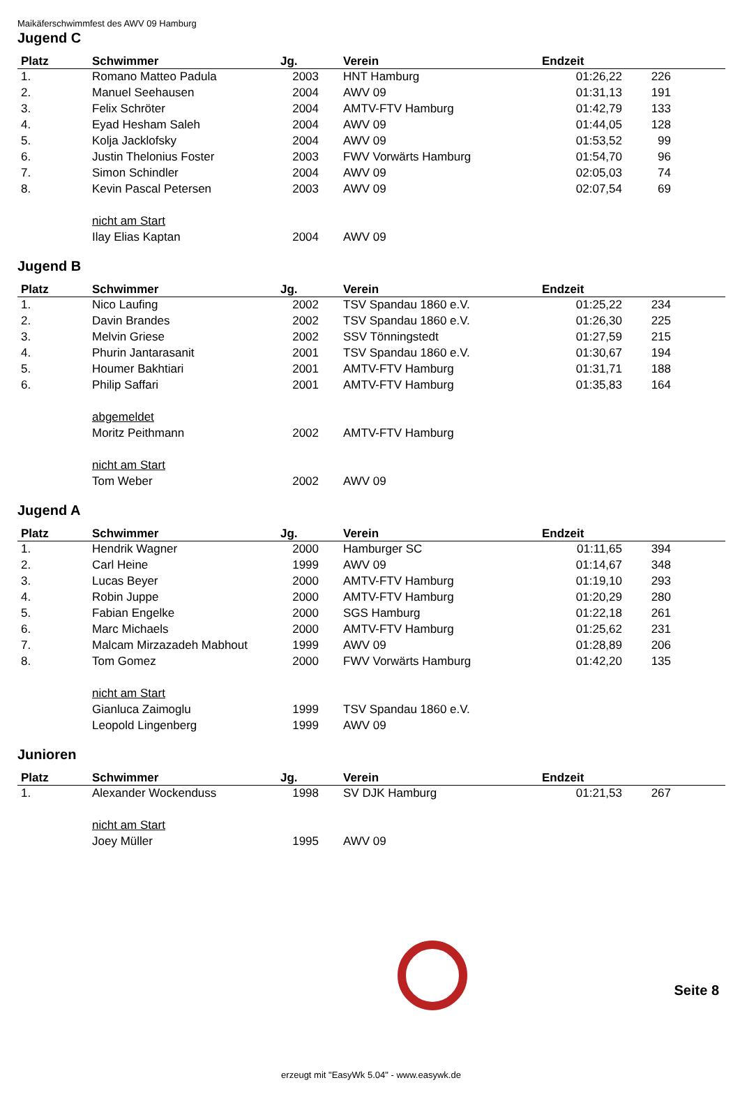Maikäferschwimmfest des AWV 09 Hamburg
Jugend C
| Platz | Schwimmer | Jg. | Verein | Endzeit | | |
| --- | --- | --- | --- | --- | --- | --- |
| 1. | Romano Matteo Padula | 2003 | HNT Hamburg | 01:26,22 | 226 | |
| 2. | Manuel Seehausen | 2004 | AWV 09 | 01:31,13 | 191 | |
| 3. | Felix Schröter | 2004 | AMTV-FTV Hamburg | 01:42,79 | 133 | |
| 4. | Eyad Hesham Saleh | 2004 | AWV 09 | 01:44,05 | 128 | |
| 5. | Kolja Jacklofsky | 2004 | AWV 09 | 01:53,52 | 99 | |
| 6. | Justin Thelonius Foster | 2003 | FWV Vorwärts Hamburg | 01:54,70 | 96 | |
| 7. | Simon Schindler | 2004 | AWV 09 | 02:05,03 | 74 | |
| 8. | Kevin Pascal Petersen | 2003 | AWV 09 | 02:07,54 | 69 | |
| | nicht am Start | | | | | |
| | Ilay Elias Kaptan | 2004 | AWV 09 | | | |
Jugend B
| Platz | Schwimmer | Jg. | Verein | Endzeit | | |
| --- | --- | --- | --- | --- | --- | --- |
| 1. | Nico Laufing | 2002 | TSV Spandau 1860 e.V. | 01:25,22 | 234 | |
| 2. | Davin Brandes | 2002 | TSV Spandau 1860 e.V. | 01:26,30 | 225 | |
| 3. | Melvin Griese | 2002 | SSV Tönningstedt | 01:27,59 | 215 | |
| 4. | Phurin Jantarasanit | 2001 | TSV Spandau 1860 e.V. | 01:30,67 | 194 | |
| 5. | Houmer Bakhtiari | 2001 | AMTV-FTV Hamburg | 01:31,71 | 188 | |
| 6. | Philip Saffari | 2001 | AMTV-FTV Hamburg | 01:35,83 | 164 | |
| | abgemeldet | | | | | |
| | Moritz Peithmann | 2002 | AMTV-FTV Hamburg | | | |
| | nicht am Start | | | | | |
| | Tom Weber | 2002 | AWV 09 | | | |
Jugend A
| Platz | Schwimmer | Jg. | Verein | Endzeit | | |
| --- | --- | --- | --- | --- | --- | --- |
| 1. | Hendrik Wagner | 2000 | Hamburger SC | 01:11,65 | 394 | |
| 2. | Carl Heine | 1999 | AWV 09 | 01:14,67 | 348 | |
| 3. | Lucas Beyer | 2000 | AMTV-FTV Hamburg | 01:19,10 | 293 | |
| 4. | Robin Juppe | 2000 | AMTV-FTV Hamburg | 01:20,29 | 280 | |
| 5. | Fabian Engelke | 2000 | SGS Hamburg | 01:22,18 | 261 | |
| 6. | Marc Michaels | 2000 | AMTV-FTV Hamburg | 01:25,62 | 231 | |
| 7. | Malcam Mirzazadeh Mabhout | 1999 | AWV 09 | 01:28,89 | 206 | |
| 8. | Tom Gomez | 2000 | FWV Vorwärts Hamburg | 01:42,20 | 135 | |
| | nicht am Start | | | | | |
| | Gianluca Zaimoglu | 1999 | TSV Spandau 1860 e.V. | | | |
| | Leopold Lingenberg | 1999 | AWV 09 | | | |
Junioren
| Platz | Schwimmer | Jg. | Verein | Endzeit | | |
| --- | --- | --- | --- | --- | --- | --- |
| 1. | Alexander Wockenduss | 1998 | SV DJK Hamburg | 01:21,53 | 267 | |
| | nicht am Start | | | | | |
| | Joey Müller | 1995 | AWV 09 | | | |
Seite 8
erzeugt mit "EasyWk 5.04" - www.easywk.de